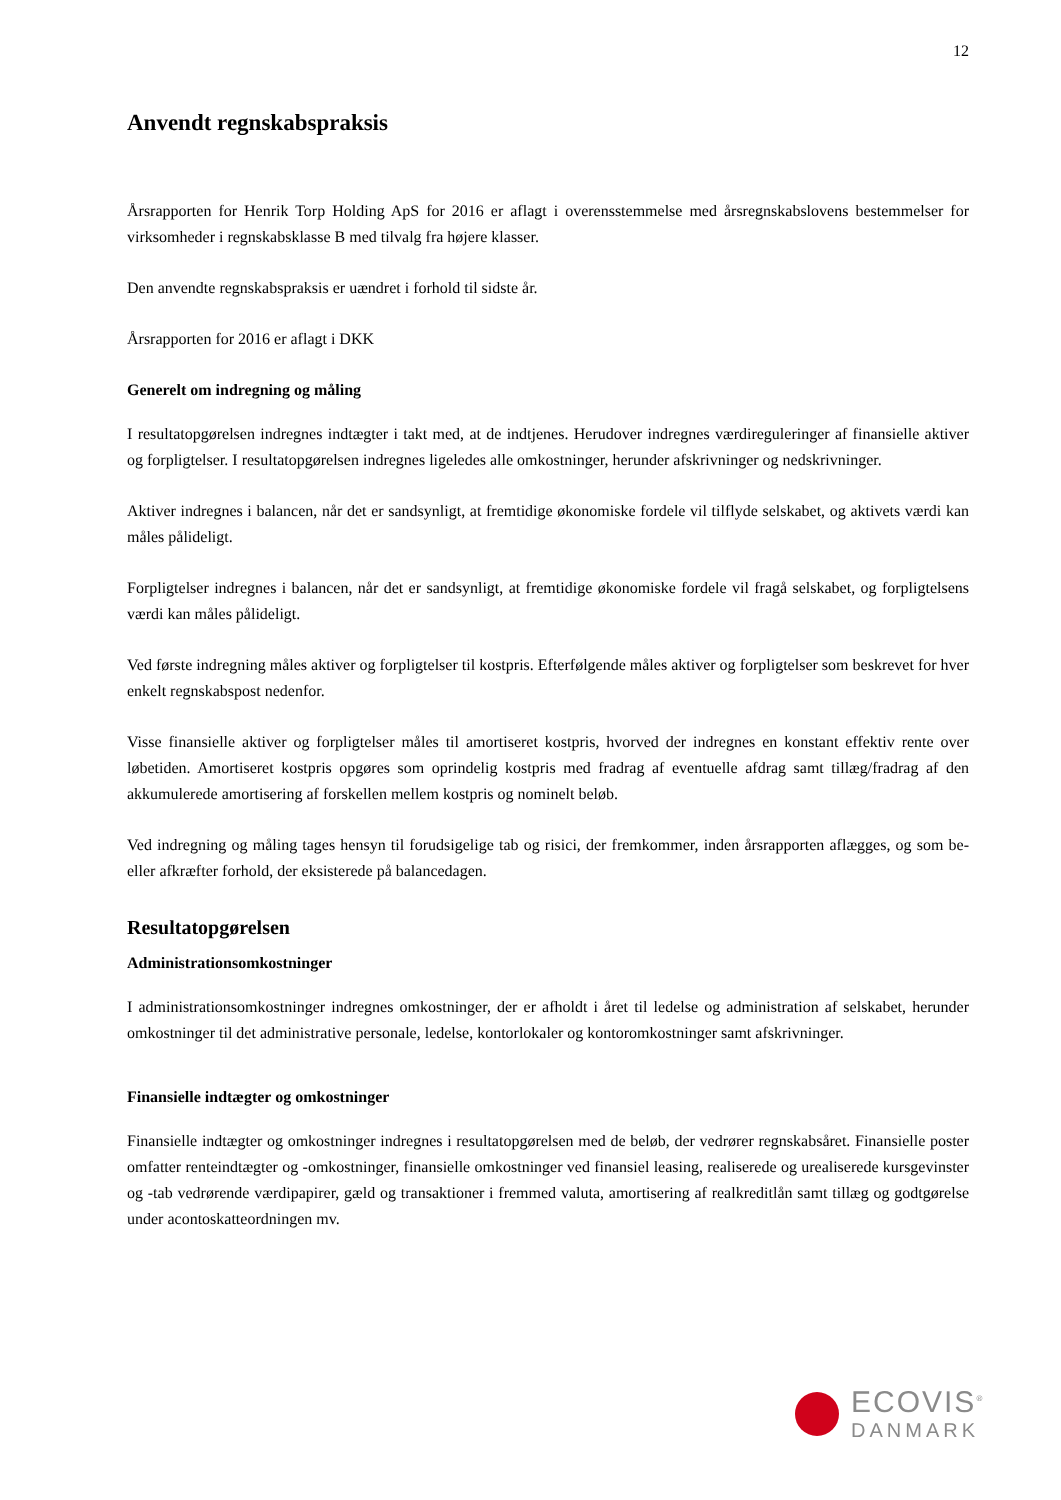12
Anvendt regnskabspraksis
Årsrapporten for Henrik Torp Holding ApS for 2016 er aflagt i overensstemmelse med årsregnskabslovens bestemmelser for virksomheder i regnskabsklasse B med tilvalg fra højere klasser.
Den anvendte regnskabspraksis er uændret i forhold til sidste år.
Årsrapporten for 2016 er aflagt i DKK
Generelt om indregning og måling
I resultatopgørelsen indregnes indtægter i takt med, at de indtjenes. Herudover indregnes værdireguleringer af finansielle aktiver og forpligtelser. I resultatopgørelsen indregnes ligeledes alle omkostninger, herunder afskrivninger og nedskrivninger.
Aktiver indregnes i balancen, når det er sandsynligt, at fremtidige økonomiske fordele vil tilflyde selskabet, og aktivets værdi kan måles pålideligt.
Forpligtelser indregnes i balancen, når det er sandsynligt, at fremtidige økonomiske fordele vil fragå selskabet, og forpligtelsens værdi kan måles pålideligt.
Ved første indregning måles aktiver og forpligtelser til kostpris. Efterfølgende måles aktiver og forpligtelser som beskrevet for hver enkelt regnskabspost nedenfor.
Visse finansielle aktiver og forpligtelser måles til amortiseret kostpris, hvorved der indregnes en konstant effektiv rente over løbetiden. Amortiseret kostpris opgøres som oprindelig kostpris med fradrag af eventuelle afdrag samt tillæg/fradrag af den akkumulerede amortisering af forskellen mellem kostpris og nominelt beløb.
Ved indregning og måling tages hensyn til forudsigelige tab og risici, der fremkommer, inden årsrapporten aflægges, og som be- eller afkræfter forhold, der eksisterede på balancedagen.
Resultatopgørelsen
Administrationsomkostninger
I administrationsomkostninger indregnes omkostninger, der er afholdt i året til ledelse og administration af selskabet, herunder omkostninger til det administrative personale, ledelse, kontorlokaler og kontoromkostninger samt afskrivninger.
Finansielle indtægter og omkostninger
Finansielle indtægter og omkostninger indregnes i resultatopgørelsen med de beløb, der vedrører regnskabsåret. Finansielle poster omfatter renteindtægter og -omkostninger, finansielle omkostninger ved finansiel leasing, realiserede og urealiserede kursgevinster og -tab vedrørende værdipapirer, gæld og transaktioner i fremmed valuta, amortisering af realkreditlån samt tillæg og godtgørelse under acontoskatteordningen mv.
ECOVIS<sup>®</sup>
DANMARK